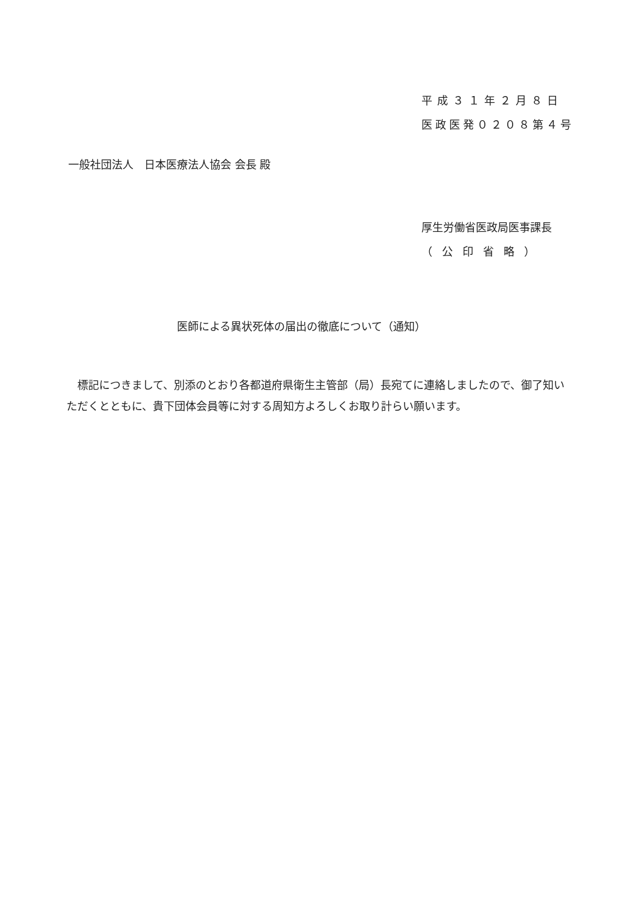平成３１年２月８日
医政医発０２０８第４号
一般社団法人　日本医療法人協会 会長 殿
厚生労働省医政局医事課長
（公印省略）
医師による異状死体の届出の徹底について（通知）
　標記につきまして、別添のとおり各都道府県衛生主管部（局）長宛てに連絡しましたので、御了知いただくとともに、貴下団体会員等に対する周知方よろしくお取り計らい願います。